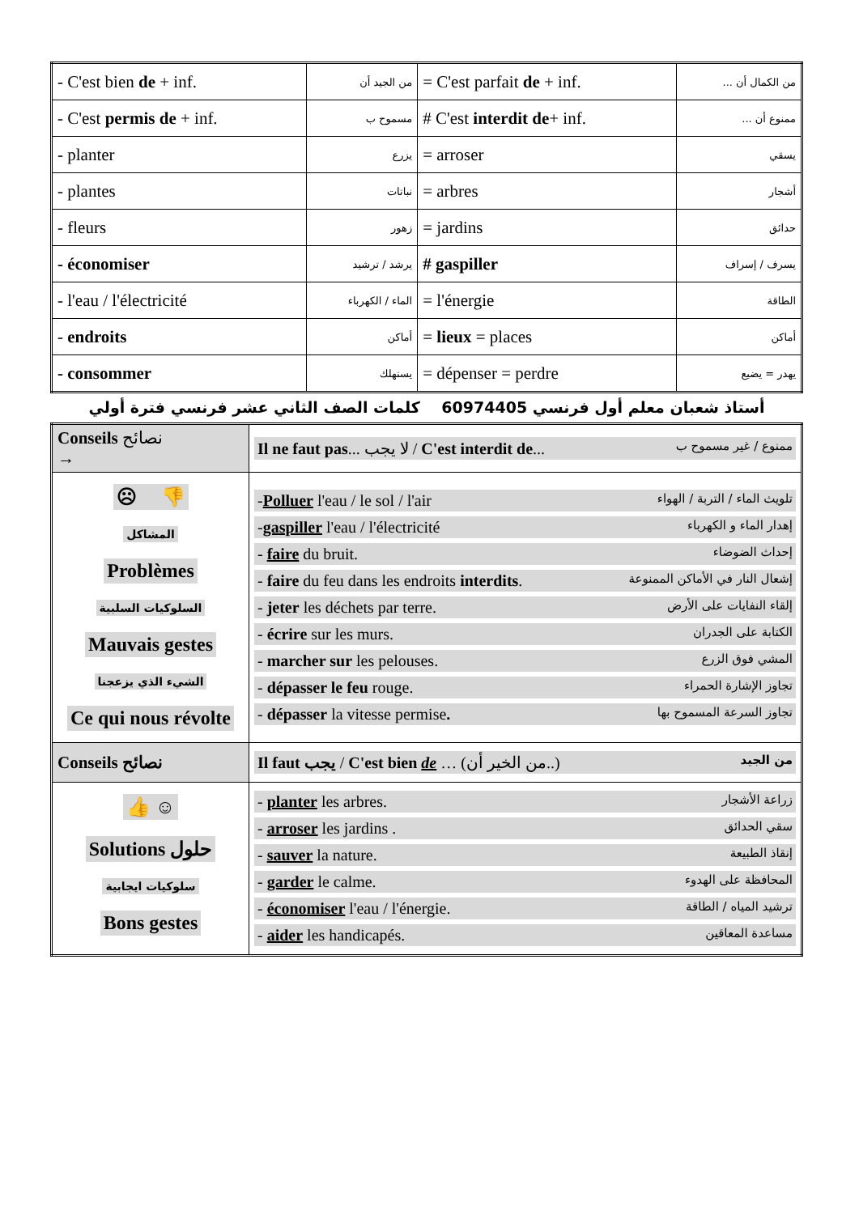| - C'est bien de + inf. | من الجيد أن | = C'est parfait de + inf. | من الكمال أن ... |
| - C'est permis de + inf. | مسموح ب | # C'est interdit de + inf. | ممنوع أن ... |
| - planter | يزرع | = arroser | يسقي |
| - plantes | نباتات | = arbres | أشجار |
| - fleurs | زهور | = jardins | حدائق |
| - économiser | يرشد / ترشيد | # gaspiller | يسرف / إسراف |
| - l'eau / l'électricité | الماء / الكهرباء | = l'énergie | الطاقة |
| - endroits | أماكن | = lieux = places | أماكن |
| - consommer | يستهلك | = dépenser = perdre | يهدر = يضيع |
أستاذ شعبان معلم أول فرنسي 60974405 كلمات الصف الثاني عشر فرنسي فترة أولي
| Conseils نصائح → | Il ne faut pas ... لا يجب / C'est interdit de ... ممنوع / غير مسموح ب |
| ☹ 👎 المشاكل Problèmes السلوكيات السلبية Mauvais gestes الشيء الذي يزعجنا Ce qui nous révolte | - Polluer l'eau / le sol / l'air تلويث الماء / التربة / الهواء - gaspiller l'eau / l'électricité إهدار الماء و الكهرباء - faire du bruit. إحداث الضوضاء - faire du feu dans les endroits interdits . إشعال النار في الأماكن الممنوعة - jeter les déchets par terre. إلقاء النفايات على الأرض - écrire sur les murs. الكتابة على الجدران - marcher sur les pelouses. المشي فوق الزرع - dépasser le feu rouge. تجاوز الإشارة الحمراء - dépasser la vitesse permise . تجاوز السرعة المسموح بها |
| Conseils نصائح | Il faut يجب / C'est bien de … (من الخير أن..) من الجيد |
| 👍 ☺ Solutions حلول سلوكيات ايجابية Bons gestes | - planter les arbres. زراعة الأشجار - arroser les jardins . سقي الحدائق - sauver la nature. إنقاذ الطبيعة - garder le calme. المحافظة على الهدوء - économiser l'eau / l'énergie. ترشيد المياه / الطاقة - aider les handicapés. مساعدة المعاقين |